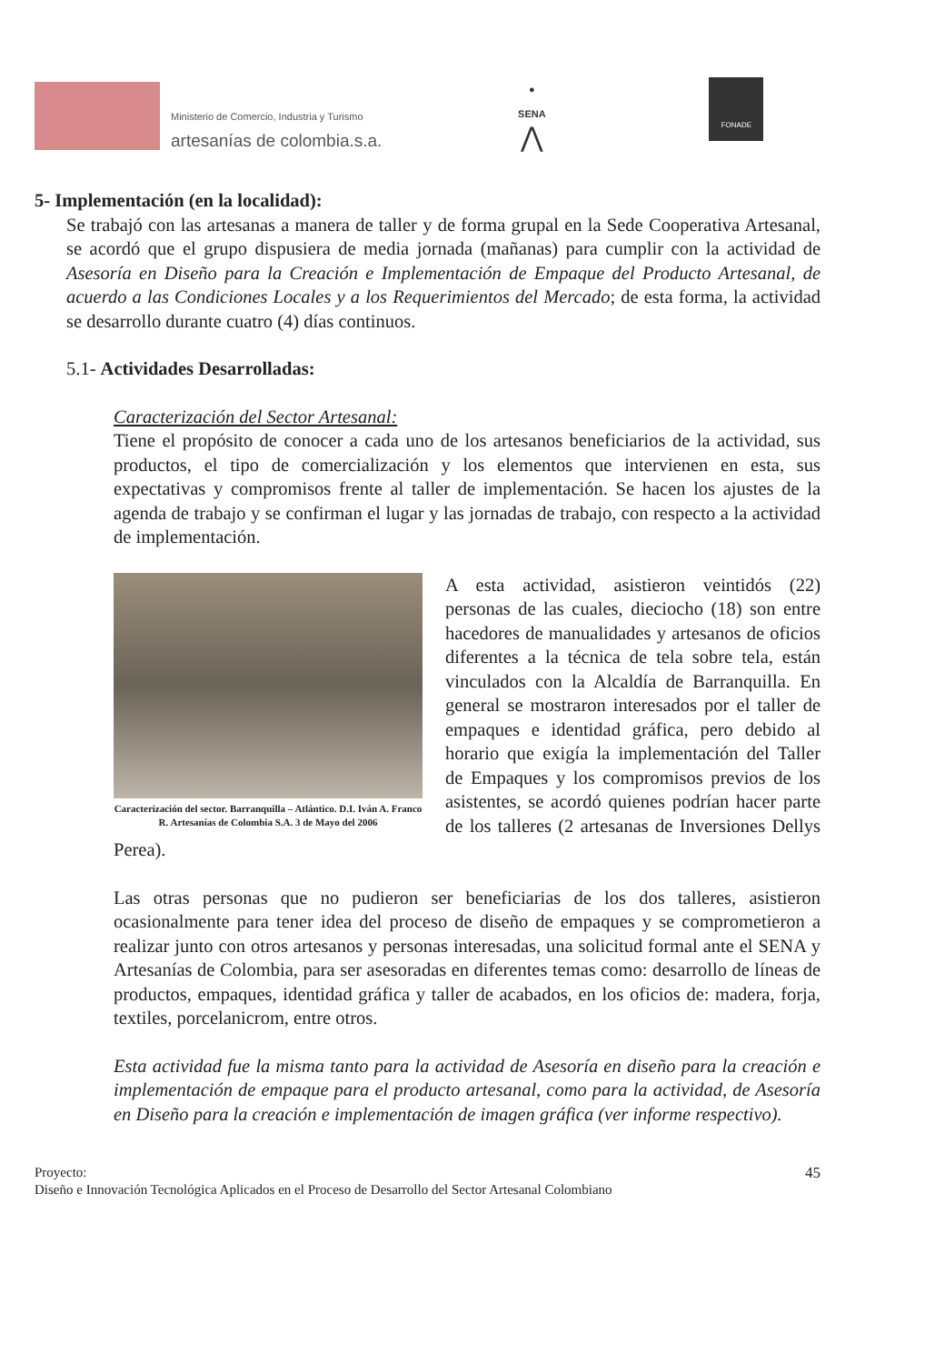Ministerio de Comercio, Industria y Turismo
artesanías de colombia.s.a.
●
SENA
⋀
FONADE
5- Implementación (en la localidad):
Se trabajó con las artesanas a manera de taller y de forma grupal en la Sede Cooperativa Artesanal, se acordó que el grupo dispusiera de media jornada (mañanas) para cumplir con la actividad de Asesoría en Diseño para la Creación e Implementación de Empaque del Producto Artesanal, de acuerdo a las Condiciones Locales y a los Requerimientos del Mercado; de esta forma, la actividad se desarrollo durante cuatro (4) días continuos.
5.1- Actividades Desarrolladas:
Caracterización del Sector Artesanal:
Tiene el propósito de conocer a cada uno de los artesanos beneficiarios de la actividad, sus productos, el tipo de comercialización y los elementos que intervienen en esta, sus expectativas y compromisos frente al taller de implementación. Se hacen los ajustes de la agenda de trabajo y se confirman el lugar y las jornadas de trabajo, con respecto a la actividad de implementación.
Caracterización del sector. Barranquilla – Atlántico. D.I. Iván A. Franco R. Artesanías de Colombia S.A. 3 de Mayo del 2006
A esta actividad, asistieron veintidós (22) personas de las cuales, dieciocho (18) son entre hacedores de manualidades y artesanos de oficios diferentes a la técnica de tela sobre tela, están vinculados con la Alcaldía de Barranquilla. En general se mostraron interesados por el taller de empaques e identidad gráfica, pero debido al horario que exigía la implementación del Taller de Empaques y los compromisos previos de los asistentes, se acordó quienes podrían hacer parte de los talleres (2 artesanas de Inversiones Dellys Perea).
Las otras personas que no pudieron ser beneficiarias de los dos talleres, asistieron ocasionalmente para tener idea del proceso de diseño de empaques y se comprometieron a realizar junto con otros artesanos y personas interesadas, una solicitud formal ante el SENA y Artesanías de Colombia, para ser asesoradas en diferentes temas como: desarrollo de líneas de productos, empaques, identidad gráfica y taller de acabados, en los oficios de: madera, forja, textiles, porcelanicrom, entre otros.
Esta actividad fue la misma tanto para la actividad de Asesoría en diseño para la creación e implementación de empaque para el producto artesanal, como para la actividad, de Asesoría en Diseño para la creación e implementación de imagen gráfica (ver informe respectivo).
Proyecto: 45
Diseño e Innovación Tecnológica Aplicados en el Proceso de Desarrollo del Sector Artesanal Colombiano